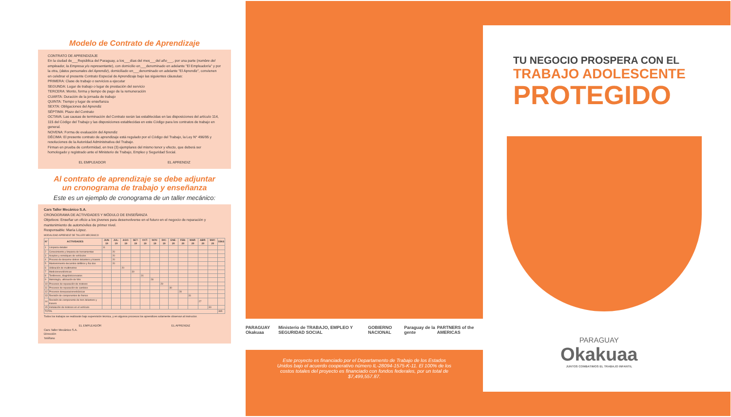Modelo de Contrato de Aprendizaje
CONTRATO DE APRENDIZAJE
En la ciudad de___República del Paraguay, a los___días del mes___del año___, por una parte (nombre del empleador, la Empresa y/o representante), con domicilio en___denominado en adelante "El Empleador/a" y por la otra, (datos personales del Aprendiz), domiciliado en___denominado en adelante "El Aprendiz", convienen en celebrar el presente Contrato Especial de Aprendizaje bajo las siguientes cláusulas:
PRIMERA: Clase de trabajo o servicios a ejecutar
SEGUNDA: Lugar de trabajo o lugar de prestación del servicio
TERCERA: Monto, forma y tiempo de pago de la remuneración
CUARTA: Duración de la jornada de trabajo
QUINTA: Tiempo y lugar de enseñanza
SEXTA: Obligaciones del Aprendiz
SÉPTIMA: Plazo del Contrato
OCTAVA: Las causas de terminación del Contrato serán las establecidas en las disposiciones del artículo 114, 115 del Código del Trabajo y las disposiciones establecidas en este Código para los contratos de trabajo en general.
NOVENA: Forma de evaluación del Aprendiz
DÉCIMA: El presente contrato de aprendizaje está regulado por el Código del Trabajo, la Ley N° 496/95 y resoluciones de la Autoridad Administrativa del Trabajo.
Firman en prueba de conformidad, en tres (3) ejemplares del mismo tenor y efecto, que deberá ser homologado y registrado ante el Ministerio de Trabajo, Empleo y Seguridad Social.
EL EMPLEADOR EL APRENDIZ
Al contrato de aprendizaje se debe adjuntar
un cronograma de trabajo y enseñanza
Este es un ejemplo de cronograma de un taller mecánico:
Cars Taller Mecánico S.A.
CRONOGRAMA DE ACTIVIDADES Y MÓDULO DE ENSEÑANZA
Objetivos: Enseñar un oficio a los jóvenes para desenvolverse en el futuro en el negocio de reparación y mantenimiento de automóviles de primer nivel.
Responsable: María López.
MODALIDAD APRENDIZ DE TALLER MECÁNICO
| N° | ACTIVIDADES | JUN-19 | JUL-19 | AGO-19 | SET-19 | OCT-19 | NOV-19 | DIC-19 | ENE-20 | FEB-20 | MAR-20 | ABR-20 | MAY-20 | DÍAS |
| --- | --- | --- | --- | --- | --- | --- | --- | --- | --- | --- | --- | --- | --- | --- |
| 1 | Limpieza detaller | 11 | | | | | | | | | | | | |
| 2 | Conocimiento y limpieza de herramientas | | 20 | | | | | | | | | | | |
| 3 | Acoples y remolques de vehículos | | 20 | | | | | | | | | | | |
| 4 | Proceso de desarme detren delantero y trasero | | 20 | | | | | | | | | | | |
| 5 | Mantenimiento decambio defiltros y flui dos | | 20 | | | | | | | | | | | |
| 6 | Utilización de multimetros | | | 20 | | | | | | | | | | |
| 7 | Medicioneseléctricas | | | | 30 | | | | | | | | | |
| 8 | Testbreves, diagnósticosvarios | | | | | 31 | | | | | | | | |
| 9 | Metrología, utilización de Wis | | | | | | 28 | | | | | | | |
| 10 | Procesos de reparación de motores | | | | | | | 29 | | | | | | |
| 11 | Procesos de reparación de cambios | | | | | | | | 30 | | | | | |
| 12 | Procesos dereparacionesbásicas | | | | | | | | | 28 | | | | |
| 13 | Revisión de componentes de frenos | | | | | | | | | | 31 | | | |
| 14 | Revisión de componente de tren delantero y trasero | | | | | | | | | | | 27 | | |
| 15 | Instalación de motores en el vehículo | | | | | | | | | | | | 30 | |
| TOTAL | | | | | | | | | | | | | | 365 |
Todos los trabajos se realizarán bajo supervisión técnica, y en algunos procesos los aprendices solamente observan al instructor.
EL EMPLEADOR EL APRENDIZ
Cars Taller Mecánico S.A.
Dirección
Teléfono
PARAGUAY Okakuaa Ministerio de TRABAJO, EMPLEO Y SEGURIDAD SOCIAL GOBIERNO NACIONAL Paraguay de la gente PARTNERS of the AMERICAS
Este proyecto es financiado por el Departamento de Trabajo de los Estados Unidos bajo el acuerdo cooperativo número IL-28094-1575-K-11. El 100% de los costos totales del proyecto es financiado con fondos federales, por un total de $7,499,557.87.
TU NEGOCIO PROSPERA CON EL
TRABAJO ADOLESCENTE
PROTEGIDO
PARAGUAY
Okakuaa
JUNTOS COMBATIMOS EL TRABAJO INFANTIL